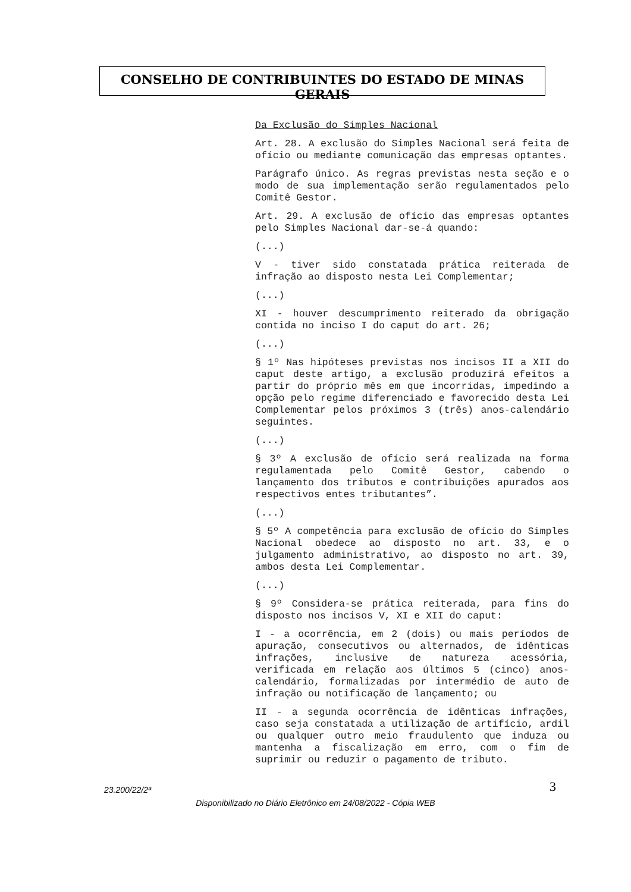CONSELHO DE CONTRIBUINTES DO ESTADO DE MINAS GERAIS
Da Exclusão do Simples Nacional
Art. 28. A exclusão do Simples Nacional será feita de ofício ou mediante comunicação das empresas optantes.
Parágrafo único. As regras previstas nesta seção e o modo de sua implementação serão regulamentados pelo Comitê Gestor.
Art. 29. A exclusão de ofício das empresas optantes pelo Simples Nacional dar-se-á quando:
(...)
V - tiver sido constatada prática reiterada de infração ao disposto nesta Lei Complementar;
(...)
XI - houver descumprimento reiterado da obrigação contida no inciso I do caput do art. 26;
(...)
§ 1º Nas hipóteses previstas nos incisos II a XII do caput deste artigo, a exclusão produzirá efeitos a partir do próprio mês em que incorridas, impedindo a opção pelo regime diferenciado e favorecido desta Lei Complementar pelos próximos 3 (três) anos-calendário seguintes.
(...)
§ 3º A exclusão de ofício será realizada na forma regulamentada pelo Comitê Gestor, cabendo o lançamento dos tributos e contribuições apurados aos respectivos entes tributantes”.
(...)
§ 5º A competência para exclusão de ofício do Simples Nacional obedece ao disposto no art. 33, e o julgamento administrativo, ao disposto no art. 39, ambos desta Lei Complementar.
(...)
§ 9º Considera-se prática reiterada, para fins do disposto nos incisos V, XI e XII do caput:
I - a ocorrência, em 2 (dois) ou mais períodos de apuração, consecutivos ou alternados, de idênticas infrações, inclusive de natureza acessória, verificada em relação aos últimos 5 (cinco) anos-calendário, formalizadas por intermédio de auto de infração ou notificação de lançamento; ou
II - a segunda ocorrência de idênticas infrações, caso seja constatada a utilização de artifício, ardil ou qualquer outro meio fraudulento que induza ou mantenha a fiscalização em erro, com o fim de suprimir ou reduzir o pagamento de tributo.
23.200/22/2ª 3
Disponibilizado no Diário Eletrônico em 24/08/2022 - Cópia WEB